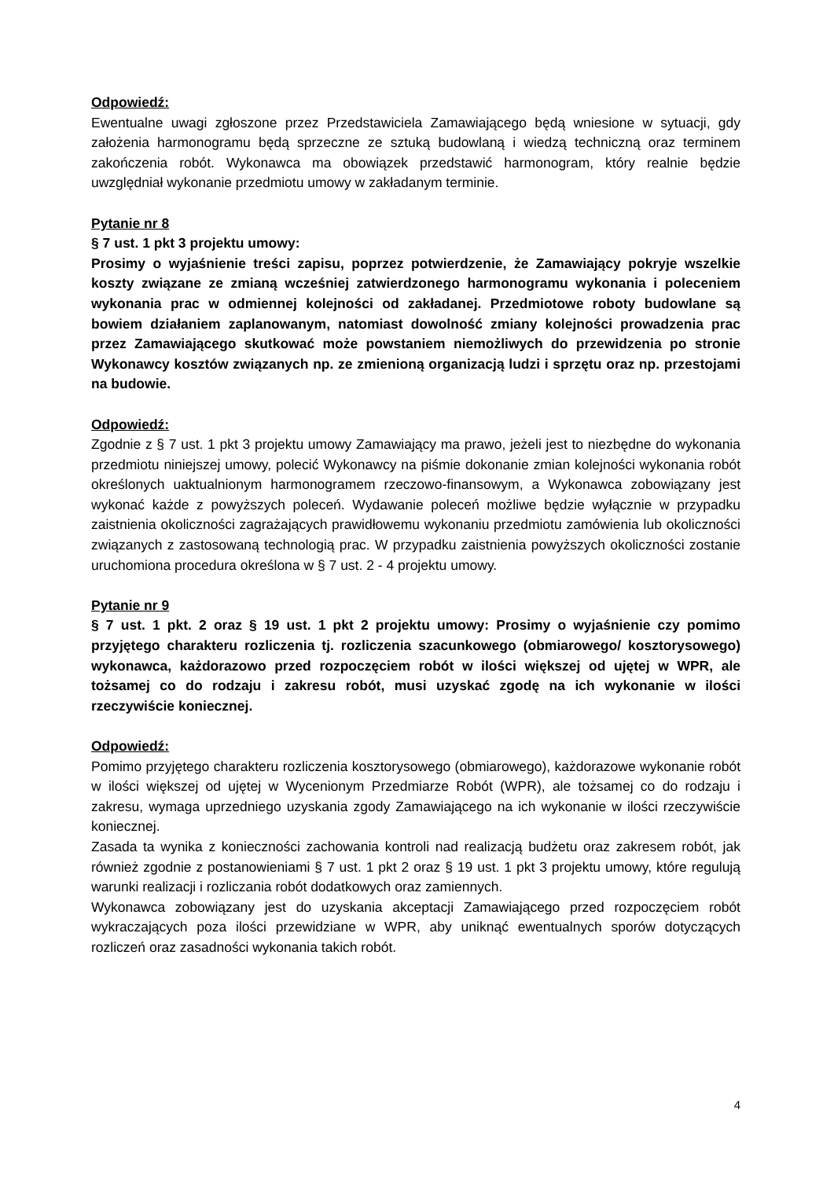Odpowiedź:
Ewentualne uwagi zgłoszone przez Przedstawiciela Zamawiającego będą wniesione w sytuacji, gdy założenia harmonogramu będą sprzeczne ze sztuką budowlaną i wiedzą techniczną oraz terminem zakończenia robót. Wykonawca ma obowiązek przedstawić harmonogram, który realnie będzie uwzględniał wykonanie przedmiotu umowy w zakładanym terminie.
Pytanie nr 8
§ 7 ust. 1 pkt 3 projektu umowy:
Prosimy o wyjaśnienie treści zapisu, poprzez potwierdzenie, że Zamawiający pokryje wszelkie koszty związane ze zmianą wcześniej zatwierdzonego harmonogramu wykonania i poleceniem wykonania prac w odmiennej kolejności od zakładanej. Przedmiotowe roboty budowlane są bowiem działaniem zaplanowanym, natomiast dowolność zmiany kolejności prowadzenia prac przez Zamawiającego skutkować może powstaniem niemożliwych do przewidzenia po stronie Wykonawcy kosztów związanych np. ze zmienioną organizacją ludzi i sprzętu oraz np. przestojami na budowie.
Odpowiedź:
Zgodnie z § 7 ust. 1 pkt 3 projektu umowy Zamawiający ma prawo, jeżeli jest to niezbędne do wykonania przedmiotu niniejszej umowy, polecić Wykonawcy na piśmie dokonanie zmian kolejności wykonania robót określonych uaktualnionym harmonogramem rzeczowo-finansowym, a Wykonawca zobowiązany jest wykonać każde z powyższych poleceń. Wydawanie poleceń możliwe będzie wyłącznie w przypadku zaistnienia okoliczności zagrażających prawidłowemu wykonaniu przedmiotu zamówienia lub okoliczności związanych z zastosowaną technologią prac. W przypadku zaistnienia powyższych okoliczności zostanie uruchomiona procedura określona w § 7 ust. 2 - 4 projektu umowy.
Pytanie nr 9
§ 7 ust. 1 pkt. 2 oraz § 19 ust. 1 pkt 2 projektu umowy: Prosimy o wyjaśnienie czy pomimo przyjętego charakteru rozliczenia tj. rozliczenia szacunkowego (obmiarowego/ kosztorysowego) wykonawca, każdorazowo przed rozpoczęciem robót w ilości większej od ujętej w WPR, ale tożsamej co do rodzaju i zakresu robót, musi uzyskać zgodę na ich wykonanie w ilości rzeczywiście koniecznej.
Odpowiedź:
Pomimo przyjętego charakteru rozliczenia kosztorysowego (obmiarowego), każdorazowe wykonanie robót w ilości większej od ujętej w Wycenionym Przedmiarze Robót (WPR), ale tożsamej co do rodzaju i zakresu, wymaga uprzedniego uzyskania zgody Zamawiającego na ich wykonanie w ilości rzeczywiście koniecznej.
Zasada ta wynika z konieczności zachowania kontroli nad realizacją budżetu oraz zakresem robót, jak również zgodnie z postanowieniami § 7 ust. 1 pkt 2 oraz § 19 ust. 1 pkt 3 projektu umowy, które regulują warunki realizacji i rozliczania robót dodatkowych oraz zamiennych.
Wykonawca zobowiązany jest do uzyskania akceptacji Zamawiającego przed rozpoczęciem robót wykraczających poza ilości przewidziane w WPR, aby uniknąć ewentualnych sporów dotyczących rozliczeń oraz zasadności wykonania takich robót.
4